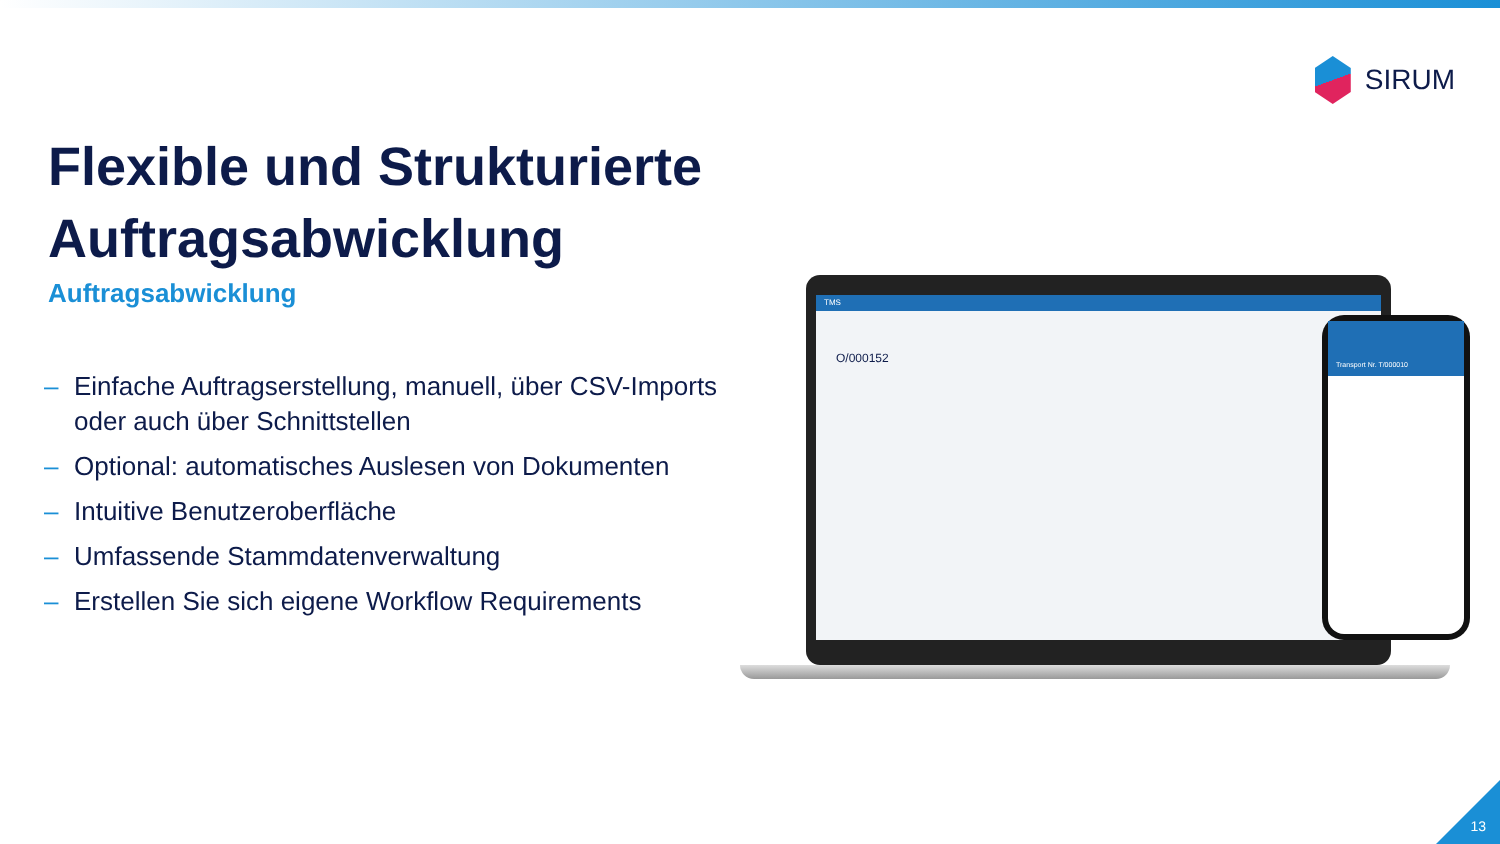SIRUM
Flexible und Strukturierte Auftragsabwicklung
Auftragsabwicklung
– Einfache Auftragserstellung, manuell, über CSV-Imports oder auch über Schnittstellen
– Optional: automatisches Auslesen von Dokumenten
– Intuitive Benutzeroberfläche
– Umfassende Stammdatenverwaltung
– Erstellen Sie sich eigene Workflow Requirements
TMS
O/000152
Transport Nr. T/000010
13